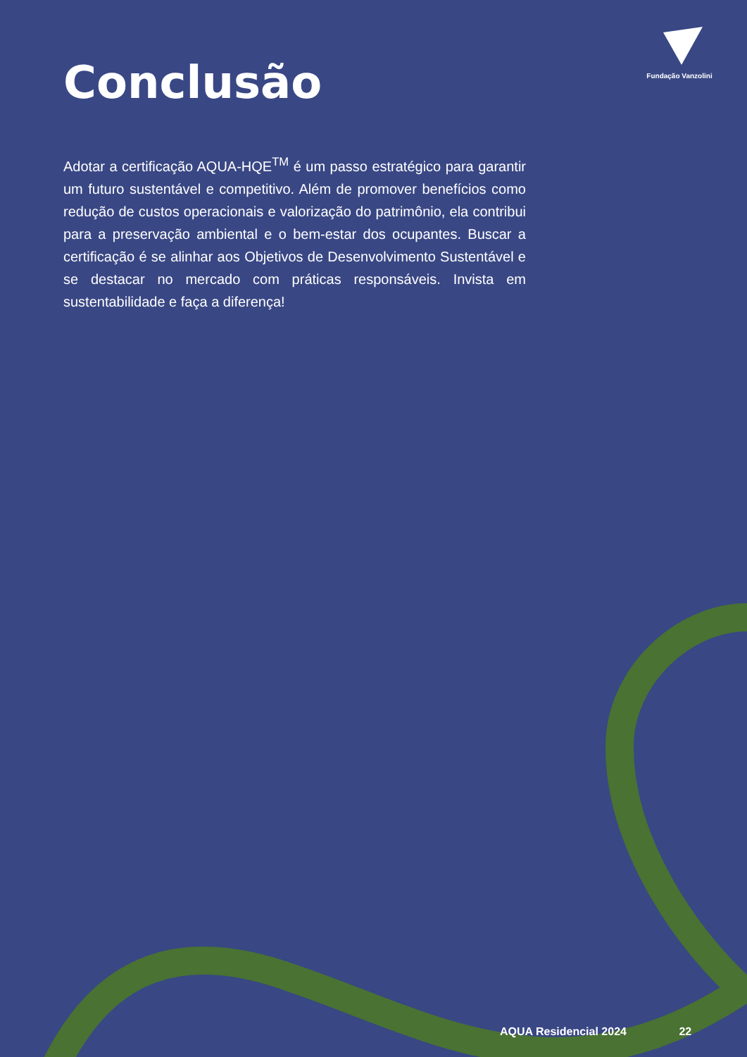Fundação Vanzolini
Conclusão
Adotar a certificação AQUA-HQE<sup>TM</sup> é um passo estratégico para garantir um futuro sustentável e competitivo. Além de promover benefícios como redução de custos operacionais e valorização do patrimônio, ela contribui para a preservação ambiental e o bem-estar dos ocupantes. Buscar a certificação é se alinhar aos Objetivos de Desenvolvimento Sustentável e se destacar no mercado com práticas responsáveis. Invista em sustentabilidade e faça a diferença!
AQUA Residencial 2024 22